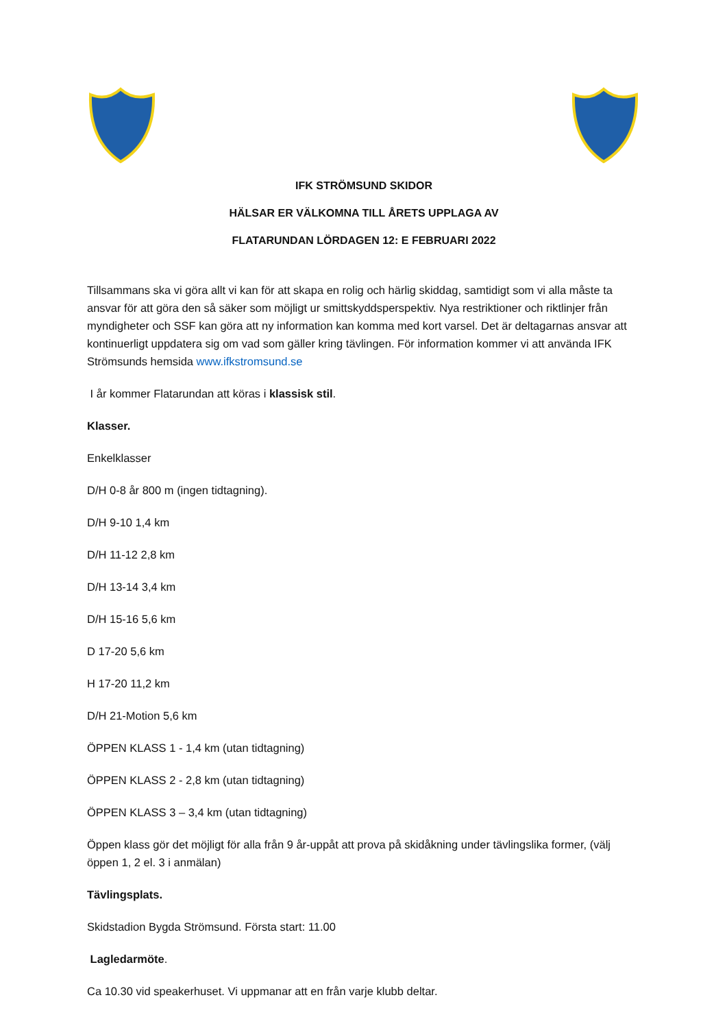IFK STRÖMSUND SKIDOR
HÄLSAR ER VÄLKOMNA TILL ÅRETS UPPLAGA AV
FLATARUNDAN LÖRDAGEN 12: E FEBRUARI 2022
Tillsammans ska vi göra allt vi kan för att skapa en rolig och härlig skiddag, samtidigt som vi alla måste ta ansvar för att göra den så säker som möjligt ur smittskyddsperspektiv. Nya restriktioner och riktlinjer från myndigheter och SSF kan göra att ny information kan komma med kort varsel. Det är deltagarnas ansvar att kontinuerligt uppdatera sig om vad som gäller kring tävlingen. För information kommer vi att använda IFK Strömsunds hemsida www.ifkstromsund.se
I år kommer Flatarundan att köras i klassisk stil.
Klasser.
Enkelklasser
D/H 0-8 år 800 m (ingen tidtagning).
D/H 9-10 1,4 km
D/H 11-12 2,8 km
D/H 13-14 3,4 km
D/H 15-16 5,6 km
D 17-20 5,6 km
H 17-20 11,2 km
D/H 21-Motion 5,6 km
ÖPPEN KLASS 1 - 1,4 km (utan tidtagning)
ÖPPEN KLASS 2 - 2,8 km (utan tidtagning)
ÖPPEN KLASS 3 – 3,4 km (utan tidtagning)
Öppen klass gör det möjligt för alla från 9 år-uppåt att prova på skidåkning under tävlingslika former, (välj öppen 1, 2 el. 3 i anmälan)
Tävlingsplats.
Skidstadion Bygda Strömsund. Första start: 11.00
Lagledarmöte.
Ca 10.30 vid speakerhuset. Vi uppmanar att en från varje klubb deltar.